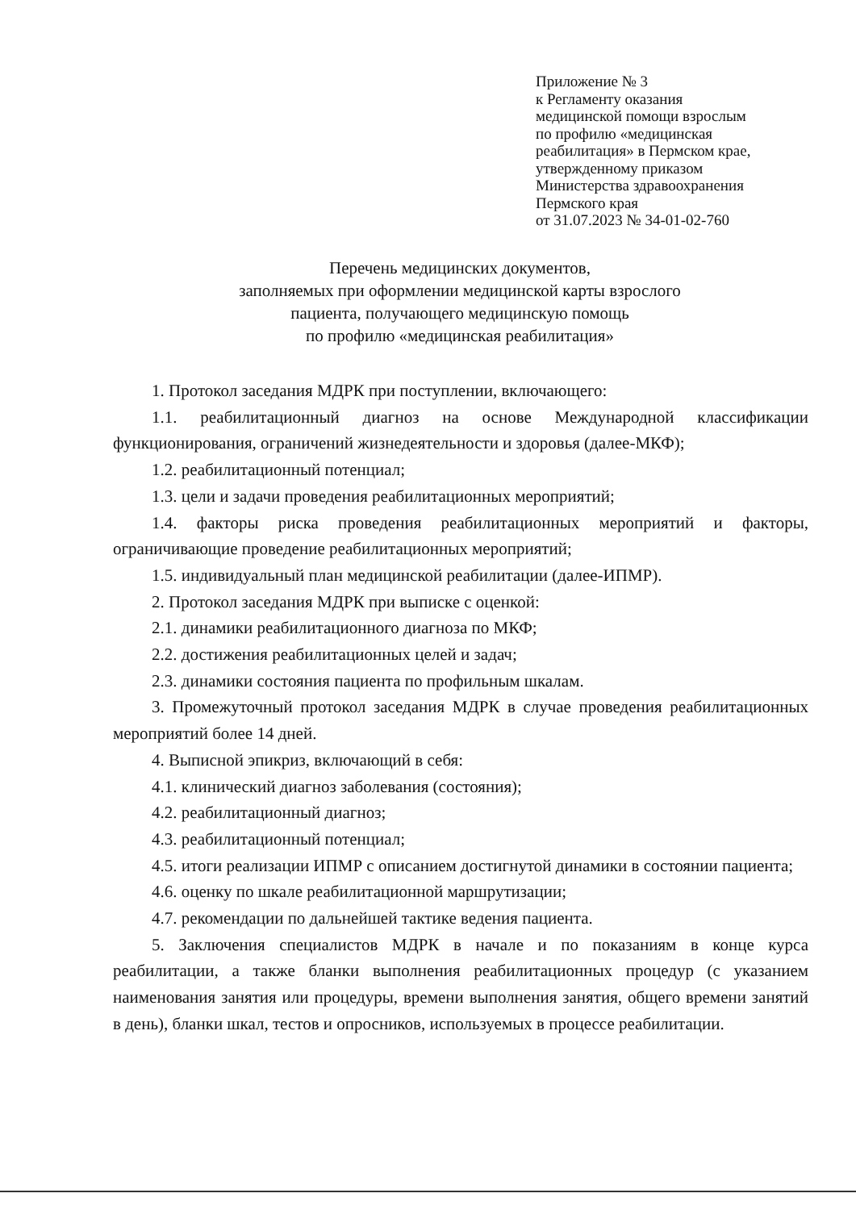Приложение № 3
к Регламенту оказания
медицинской помощи взрослым
по профилю «медицинская
реабилитация» в Пермском крае,
утвержденному приказом
Министерства здравоохранения
Пермского края
от 31.07.2023 № 34-01-02-760
Перечень медицинских документов,
заполняемых при оформлении медицинской карты взрослого
пациента, получающего медицинскую помощь
по профилю «медицинская реабилитация»
1. Протокол заседания МДРК при поступлении, включающего:
1.1. реабилитационный диагноз на основе Международной классификации функционирования, ограничений жизнедеятельности и здоровья (далее-МКФ);
1.2. реабилитационный потенциал;
1.3. цели и задачи проведения реабилитационных мероприятий;
1.4. факторы риска проведения реабилитационных мероприятий и факторы, ограничивающие проведение реабилитационных мероприятий;
1.5. индивидуальный план медицинской реабилитации (далее-ИПМР).
2. Протокол заседания МДРК при выписке с оценкой:
2.1. динамики реабилитационного диагноза по МКФ;
2.2. достижения реабилитационных целей и задач;
2.3. динамики состояния пациента по профильным шкалам.
3. Промежуточный протокол заседания МДРК в случае проведения реабилитационных мероприятий более 14 дней.
4. Выписной эпикриз, включающий в себя:
4.1. клинический диагноз заболевания (состояния);
4.2. реабилитационный диагноз;
4.3. реабилитационный потенциал;
4.5. итоги реализации ИПМР с описанием достигнутой динамики в состоянии пациента;
4.6. оценку по шкале реабилитационной маршрутизации;
4.7. рекомендации по дальнейшей тактике ведения пациента.
5. Заключения специалистов МДРК в начале и по показаниям в конце курса реабилитации, а также бланки выполнения реабилитационных процедур (с указанием наименования занятия или процедуры, времени выполнения занятия, общего времени занятий в день), бланки шкал, тестов и опросников, используемых в процессе реабилитации.